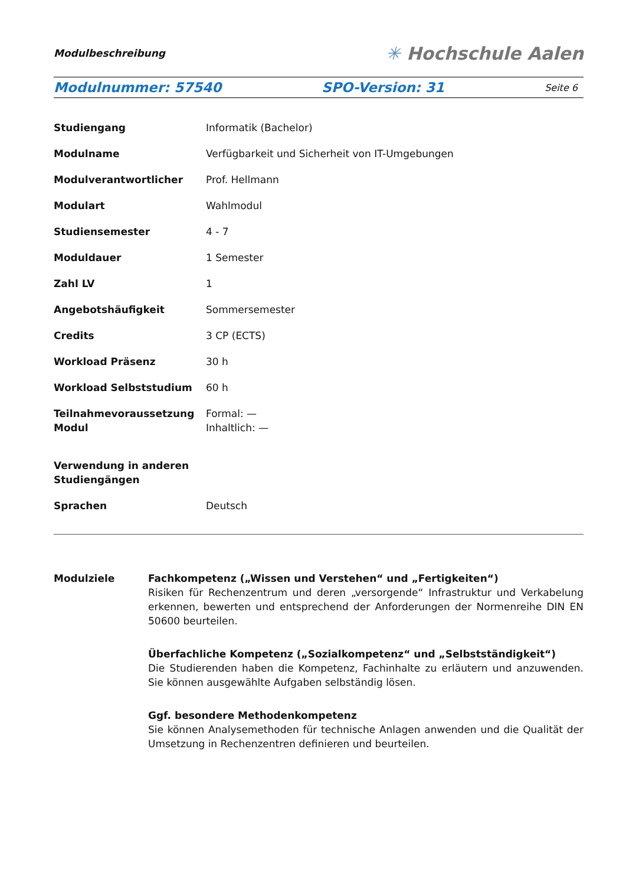Modulbeschreibung ✳ Hochschule Aalen
Modulnummer: 57540 SPO-Version: 31 Seite 6
| Studiengang | Informatik (Bachelor) |
| Modulname | Verfügbarkeit und Sicherheit von IT-Umgebungen |
| Modulverantwortlicher | Prof. Hellmann |
| Modulart | Wahlmodul |
| Studiensemester | 4 - 7 |
| Moduldauer | 1 Semester |
| Zahl LV | 1 |
| Angebotshäufigkeit | Sommersemester |
| Credits | 3 CP (ECTS) |
| Workload Präsenz | 30 h |
| Workload Selbststudium | 60 h |
| Teilnahmevoraussetzung Modul | Formal: — Inhaltlich: — |
| Verwendung in anderen Studiengängen | |
| Sprachen | Deutsch |
Modulziele Fachkompetenz („Wissen und Verstehen“ und „Fertigkeiten“)
Risiken für Rechenzentrum und deren „versorgende“ Infrastruktur und Verkabelung erkennen, bewerten und entsprechend der Anforderungen der Normenreihe DIN EN 50600 beurteilen.
Überfachliche Kompetenz („Sozialkompetenz“ und „Selbstständigkeit“)
Die Studierenden haben die Kompetenz, Fachinhalte zu erläutern und anzuwenden. Sie können ausgewählte Aufgaben selbständig lösen.
Ggf. besondere Methodenkompetenz
Sie können Analysemethoden für technische Anlagen anwenden und die Qualität der Umsetzung in Rechenzentren definieren und beurteilen.